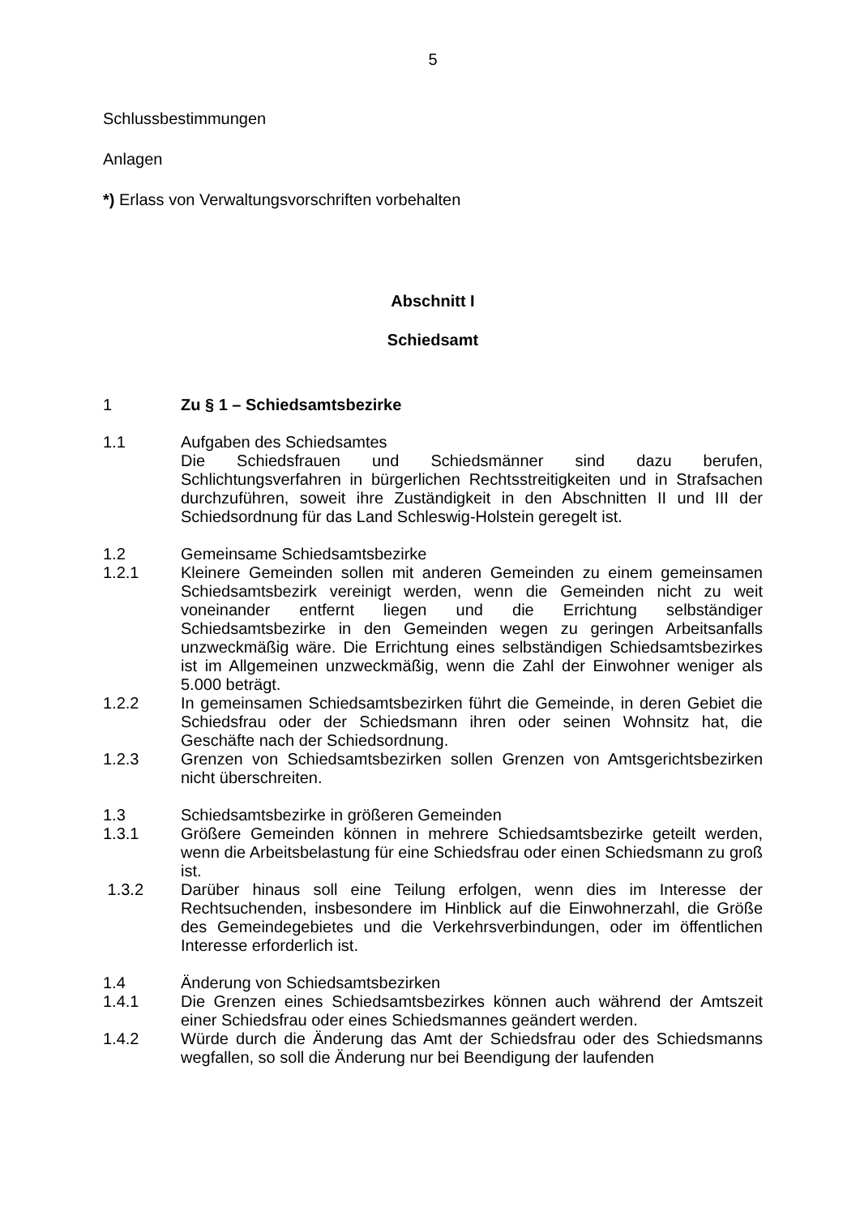5
Schlussbestimmungen
Anlagen
*) Erlass von Verwaltungsvorschriften vorbehalten
Abschnitt I
Schiedsamt
1 Zu § 1 – Schiedsamtsbezirke
1.1 Aufgaben des Schiedsamtes
Die Schiedsfrauen und Schiedsmänner sind dazu berufen, Schlichtungsverfahren in bürgerlichen Rechtsstreitigkeiten und in Strafsachen durchzuführen, soweit ihre Zuständigkeit in den Abschnitten II und III der Schiedsordnung für das Land Schleswig-Holstein geregelt ist.
1.2 Gemeinsame Schiedsamtsbezirke
1.2.1 Kleinere Gemeinden sollen mit anderen Gemeinden zu einem gemeinsamen Schiedsamtsbezirk vereinigt werden, wenn die Gemeinden nicht zu weit voneinander entfernt liegen und die Errichtung selbständiger Schiedsamtsbezirke in den Gemeinden wegen zu geringen Arbeitsanfalls unzweckmäßig wäre. Die Errichtung eines selbständigen Schiedsamtsbezirkes ist im Allgemeinen unzweckmäßig, wenn die Zahl der Einwohner weniger als 5.000 beträgt.
1.2.2 In gemeinsamen Schiedsamtsbezirken führt die Gemeinde, in deren Gebiet die Schiedsfrau oder der Schiedsmann ihren oder seinen Wohnsitz hat, die Geschäfte nach der Schiedsordnung.
1.2.3 Grenzen von Schiedsamtsbezirken sollen Grenzen von Amtsgerichtsbezirken nicht überschreiten.
1.3 Schiedsamtsbezirke in größeren Gemeinden
1.3.1 Größere Gemeinden können in mehrere Schiedsamtsbezirke geteilt werden, wenn die Arbeitsbelastung für eine Schiedsfrau oder einen Schiedsmann zu groß ist.
1.3.2 Darüber hinaus soll eine Teilung erfolgen, wenn dies im Interesse der Rechtsuchenden, insbesondere im Hinblick auf die Einwohnerzahl, die Größe des Gemeindegebietes und die Verkehrsverbindungen, oder im öffentlichen Interesse erforderlich ist.
1.4 Änderung von Schiedsamtsbezirken
1.4.1 Die Grenzen eines Schiedsamtsbezirkes können auch während der Amtszeit einer Schiedsfrau oder eines Schiedsmannes geändert werden.
1.4.2 Würde durch die Änderung das Amt der Schiedsfrau oder des Schiedsmanns wegfallen, so soll die Änderung nur bei Beendigung der laufenden